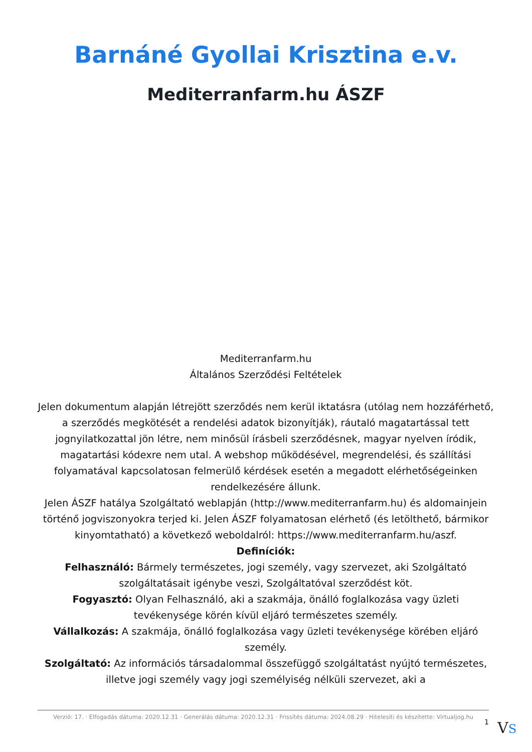Barnáné Gyollai Krisztina e.v.
Mediterranfarm.hu ÁSZF
Mediterranfarm.hu
Általános Szerződési Feltételek
Jelen dokumentum alapján létrejött szerződés nem kerül iktatásra (utólag nem hozzáférhető, a szerződés megkötését a rendelési adatok bizonyítják), ráutaló magatartással tett jognyilatkozattal jön létre, nem minősül írásbeli szerződésnek, magyar nyelven íródik, magatartási kódexre nem utal. A webshop működésével, megrendelési, és szállítási folyamatával kapcsolatosan felmerülő kérdések esetén a megadott elérhetőségeinken rendelkezésére állunk.
Jelen ÁSZF hatálya Szolgáltató weblapján (http://www.mediterranfarm.hu) és aldomainjein történő jogviszonyokra terjed ki. Jelen ÁSZF folyamatosan elérhető (és letölthető, bármikor kinyomtatható) a következő weboldalról: https://www.mediterranfarm.hu/aszf.
Definíciók:
Felhasználó: Bármely természetes, jogi személy, vagy szervezet, aki Szolgáltató szolgáltatásait igénybe veszi, Szolgáltatóval szerződést köt.
Fogyasztó: Olyan Felhasználó, aki a szakmája, önálló foglalkozása vagy üzleti tevékenysége körén kívül eljáró természetes személy.
Vállalkozás: A szakmája, önálló foglalkozása vagy üzleti tevékenysége körében eljáró személy.
Szolgáltató: Az információs társadalommal összefüggő szolgáltatást nyújtó természetes, illetve jogi személy vagy jogi személyiség nélküli szervezet, aki a
Verzió: 17. · Elfogadás dátuma: 2020.12.31 · Generálás dátuma: 2020.12.31 · Frissítés dátuma: 2024.08.29 · Hitelesíti és készítette: Virtualjog.hu
1 VS